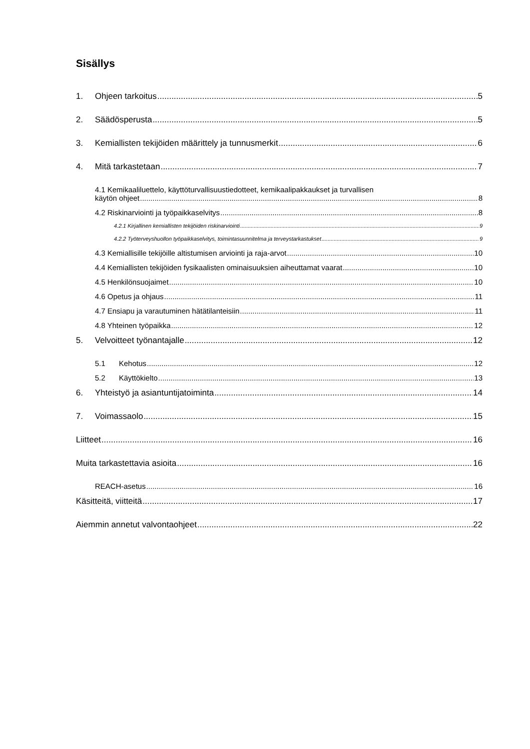Sisällys
1. Ohjeen tarkoitus 5
2. Säädösperusta 5
3. Kemiallisten tekijöiden määrittely ja tunnusmerkit 6
4. Mitä tarkastetaan 7
4.1 Kemikaaliluettelo, käyttöturvallisuustiedotteet, kemikaalipakkaukset ja turvallisen
käytön ohjeet 8
4.2 Riskinarviointi ja työpaikkaselvitys 8
4.2.1 Kirjallinen kemiallisten tekijöiden riskinarviointi 9
4.2.2 Työterveyshuollon työpaikkaselvitys, toimintasuunnitelma ja terveystarkastukset 9
4.3 Kemiallisille tekijöille altistumisen arviointi ja raja-arvot 10
4.4 Kemiallisten tekijöiden fysikaalisten ominaisuuksien aiheuttamat vaarat 10
4.5 Henkilönsuojaimet 10
4.6 Opetus ja ohjaus 11
4.7 Ensiapu ja varautuminen hätätilanteisiin 11
4.8 Yhteinen työpaikka 12
5. Velvoitteet työnantajalle 12
5.1 Kehotus 12
5.2 Käyttökielto 13
6. Yhteistyö ja asiantuntijatoiminta 14
7. Voimassaolo 15
Liitteet 16
Muita tarkastettavia asioita 16
REACH-asetus 16
Käsitteitä, viitteitä 17
Aiemmin annetut valvontaohjeet 22